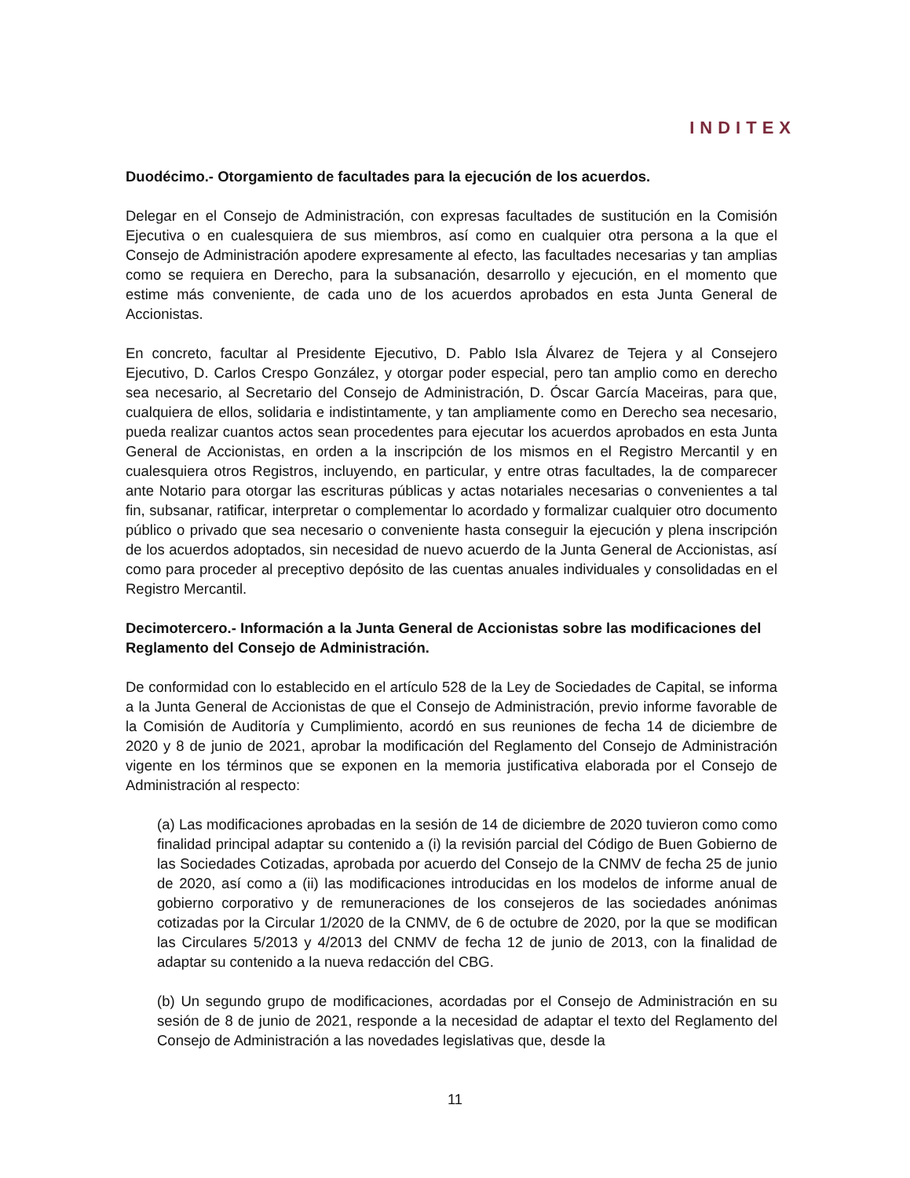INDITEX
Duodécimo.- Otorgamiento de facultades para la ejecución de los acuerdos.
Delegar en el Consejo de Administración, con expresas facultades de sustitución en la Comisión Ejecutiva o en cualesquiera de sus miembros, así como en cualquier otra persona a la que el Consejo de Administración apodere expresamente al efecto, las facultades necesarias y tan amplias como se requiera en Derecho, para la subsanación, desarrollo y ejecución, en el momento que estime más conveniente, de cada uno de los acuerdos aprobados en esta Junta General de Accionistas.
En concreto, facultar al Presidente Ejecutivo, D. Pablo Isla Álvarez de Tejera y al Consejero Ejecutivo, D. Carlos Crespo González, y otorgar poder especial, pero tan amplio como en derecho sea necesario, al Secretario del Consejo de Administración, D. Óscar García Maceiras, para que, cualquiera de ellos, solidaria e indistintamente, y tan ampliamente como en Derecho sea necesario, pueda realizar cuantos actos sean procedentes para ejecutar los acuerdos aprobados en esta Junta General de Accionistas, en orden a la inscripción de los mismos en el Registro Mercantil y en cualesquiera otros Registros, incluyendo, en particular, y entre otras facultades, la de comparecer ante Notario para otorgar las escrituras públicas y actas notariales necesarias o convenientes a tal fin, subsanar, ratificar, interpretar o complementar lo acordado y formalizar cualquier otro documento público o privado que sea necesario o conveniente hasta conseguir la ejecución y plena inscripción de los acuerdos adoptados, sin necesidad de nuevo acuerdo de la Junta General de Accionistas, así como para proceder al preceptivo depósito de las cuentas anuales individuales y consolidadas en el Registro Mercantil.
Decimotercero.- Información a la Junta General de Accionistas sobre las modificaciones del Reglamento del Consejo de Administración.
De conformidad con lo establecido en el artículo 528 de la Ley de Sociedades de Capital, se informa a la Junta General de Accionistas de que el Consejo de Administración, previo informe favorable de la Comisión de Auditoría y Cumplimiento, acordó en sus reuniones de fecha 14 de diciembre de 2020 y 8 de junio de 2021, aprobar la modificación del Reglamento del Consejo de Administración vigente en los términos que se exponen en la memoria justificativa elaborada por el Consejo de Administración al respecto:
(a) Las modificaciones aprobadas en la sesión de 14 de diciembre de 2020 tuvieron como como finalidad principal adaptar su contenido a (i) la revisión parcial del Código de Buen Gobierno de las Sociedades Cotizadas, aprobada por acuerdo del Consejo de la CNMV de fecha 25 de junio de 2020, así como a (ii) las modificaciones introducidas en los modelos de informe anual de gobierno corporativo y de remuneraciones de los consejeros de las sociedades anónimas cotizadas por la Circular 1/2020 de la CNMV, de 6 de octubre de 2020, por la que se modifican las Circulares 5/2013 y 4/2013 del CNMV de fecha 12 de junio de 2013, con la finalidad de adaptar su contenido a la nueva redacción del CBG.
(b) Un segundo grupo de modificaciones, acordadas por el Consejo de Administración en su sesión de 8 de junio de 2021, responde a la necesidad de adaptar el texto del Reglamento del Consejo de Administración a las novedades legislativas que, desde la
11